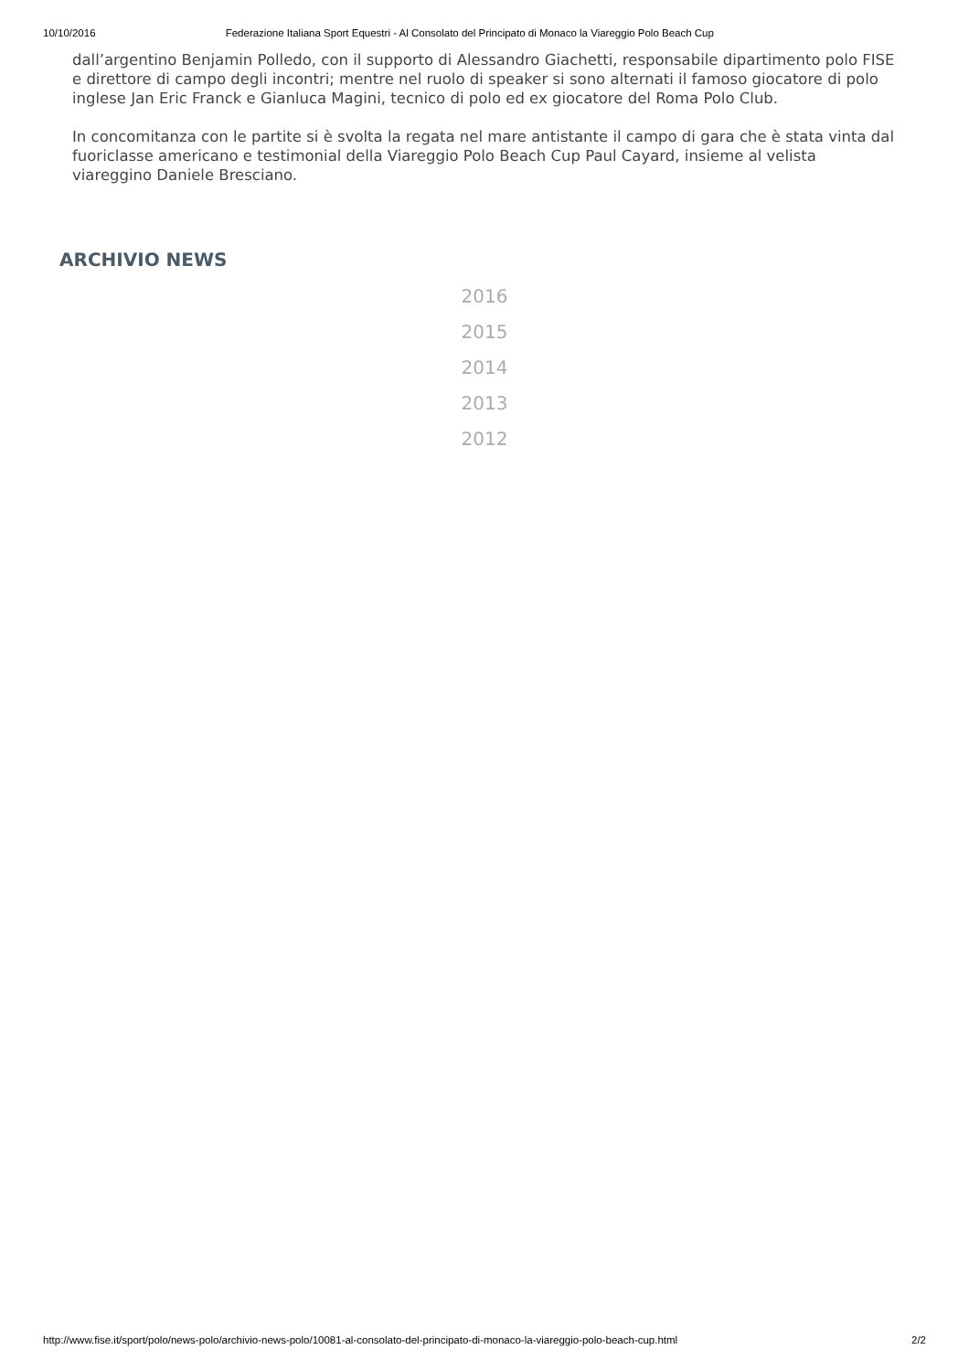10/10/2016 Federazione Italiana Sport Equestri - Al Consolato del Principato di Monaco la Viareggio Polo Beach Cup
dall’argentino Benjamin Polledo, con il supporto di Alessandro Giachetti, responsabile dipartimento polo FISE e direttore di campo degli incontri; mentre nel ruolo di speaker si sono alternati il famoso giocatore di polo inglese Jan Eric Franck e Gianluca Magini, tecnico di polo ed ex giocatore del Roma Polo Club.
In concomitanza con le partite si è svolta la regata nel mare antistante il campo di gara che è stata vinta dal fuoriclasse americano e testimonial della Viareggio Polo Beach Cup Paul Cayard, insieme al velista viareggino Daniele Bresciano.
ARCHIVIO NEWS
2016
2015
2014
2013
2012
http://www.fise.it/sport/polo/news-polo/archivio-news-polo/10081-al-consolato-del-principato-di-monaco-la-viareggio-polo-beach-cup.html 2/2